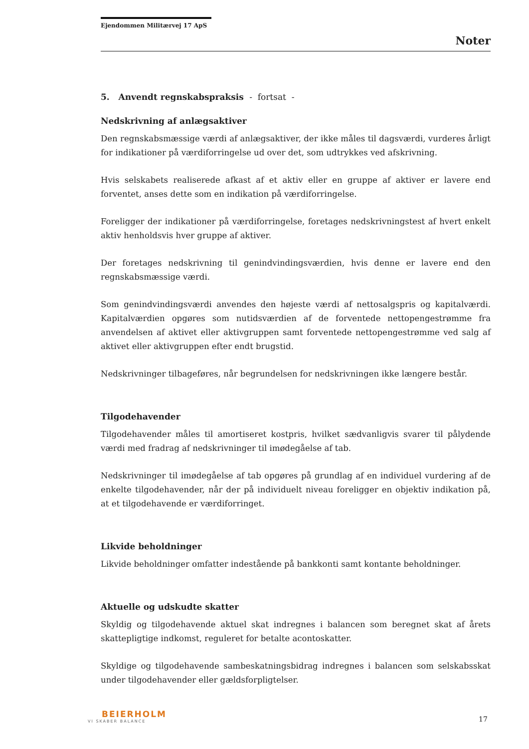Ejendommen Militærvej 17 ApS
Noter
5. Anvendt regnskabspraksis - fortsat -
Nedskrivning af anlægsaktiver
Den regnskabsmæssige værdi af anlægsaktiver, der ikke måles til dagsværdi, vurderes årligt for indikationer på værdiforringelse ud over det, som udtrykkes ved afskrivning.
Hvis selskabets realiserede afkast af et aktiv eller en gruppe af aktiver er lavere end forventet, anses dette som en indikation på værdiforringelse.
Foreligger der indikationer på værdiforringelse, foretages nedskrivningstest af hvert enkelt aktiv henholdsvis hver gruppe af aktiver.
Der foretages nedskrivning til genindvindingsværdien, hvis denne er lavere end den regnskabsmæssige værdi.
Som genindvindingsværdi anvendes den højeste værdi af nettosalgspris og kapitalværdi. Kapitalværdien opgøres som nutidsværdien af de forventede nettopengestrømme fra anvendelsen af aktivet eller aktivgruppen samt forventede nettopengestrømme ved salg af aktivet eller aktivgruppen efter endt brugstid.
Nedskrivninger tilbageføres, når begrundelsen for nedskrivningen ikke længere består.
Tilgodehavender
Tilgodehavender måles til amortiseret kostpris, hvilket sædvanligvis svarer til pålydende værdi med fradrag af nedskrivninger til imødegåelse af tab.
Nedskrivninger til imødegåelse af tab opgøres på grundlag af en individuel vurdering af de enkelte tilgodehavender, når der på individuelt niveau foreligger en objektiv indikation på, at et tilgodehavende er værdiforringet.
Likvide beholdninger
Likvide beholdninger omfatter indestående på bankkonti samt kontante beholdninger.
Aktuelle og udskudte skatter
Skyldig og tilgodehavende aktuel skat indregnes i balancen som beregnet skat af årets skattepligtige indkomst, reguleret for betalte acontoskatter.
Skyldige og tilgodehavende sambeskatningsbidrag indregnes i balancen som selskabsskat under tilgodehavender eller gældsforpligtelser.
BEIERHOLM
VI SKABER BALANCE
17